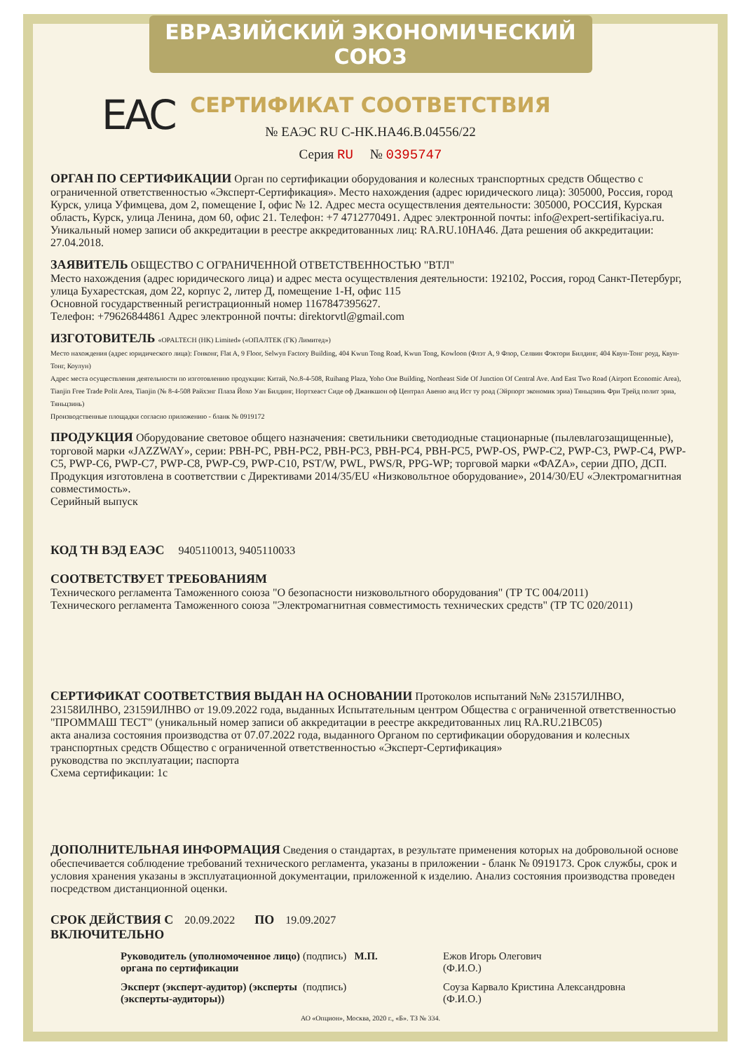ЕВРАЗИЙСКИЙ ЭКОНОМИЧЕСКИЙ СОЮЗ
СЕРТИФИКАТ СООТВЕТСТВИЯ
ЕAC
№ ЕАЭС RU C-HK.HA46.B.04556/22
Серия RU № 0395747
ОРГАН ПО СЕРТИФИКАЦИИ
Орган по сертификации оборудования и колесных транспортных средств Общество с ограниченной ответственностью «Эксперт-Сертификация». Место нахождения (адрес юридического лица): 305000, Россия, город Курск, улица Уфимцева, дом 2, помещение I, офис № 12. Адрес места осуществления деятельности: 305000, РОССИЯ, Курская область, Курск, улица Ленина, дом 60, офис 21. Телефон: +7 4712770491. Адрес электронной почты: info@expert-sertifikaciya.ru. Уникальный номер записи об аккредитации в реестре аккредитованных лиц: RA.RU.10HA46. Дата решения об аккредитации: 27.04.2018.
ЗАЯВИТЕЛЬ
ОБЩЕСТВО С ОГРАНИЧЕННОЙ ОТВЕТСТВЕННОСТЬЮ "ВТЛ"
Место нахождения (адрес юридического лица) и адрес места осуществления деятельности: 192102, Россия, город Санкт-Петербург, улица Бухарестская, дом 22, корпус 2, литер Д, помещение 1-Н, офис 115
Основной государственный регистрационный номер 1167847395627.
Телефон: +79626844861 Адрес электронной почты: direktorvtl@gmail.com
ИЗГОТОВИТЕЛЬ
«OPALTECH (HK) Limited» («ОПАЛТЕК (ГК) Лимитед»)
Место нахождения (адрес юридического лица): Гонконг, Flat A, 9 Floor, Selwyn Factory Building, 404 Kwun Tong Road, Kwun Tong, Kowloon (Флэт А, 9 Флор, Селвин Фэктори Билдинг, 404 Квун-Тонг роуд, Квун-Тонг, Коулун)
Адрес места осуществления деятельности по изготовлению продукции: Китай, No.8-4-508, Ruihang Plaza, Yoho One Building, Northeast Side Of Junction Of Central Ave. And East Two Road (Airport Economic Area), Tianjin Free Trade Polit Area, Tianjin (№ 8-4-508 Райхэнг Плаза Йохо Уан Билдинг, Нортхеаст Сиде оф Джанкшон оф Централ Авеню анд Ист ту роад (Эйрпорт экономик эриа) Тяньцзинь Фри Трейд полит эриа, Тяньцзинь)
Производственные площадки согласно приложению - бланк № 0919172
ПРОДУКЦИЯ
Оборудование световое общего назначения: светильники светодиодные стационарные (пылевлагозащищенные), торговой марки «JAZZWAY», серии: PBH-PC, PBH-PC2, PBH-PC3, PBH-PC4, PBH-PC5, PWP-OS, PWP-C2, PWP-C3, PWP-C4, PWP-C5, PWP-C6, PWP-C7, PWP-C8, PWP-C9, PWP-C10, PST/W, PWL, PWS/R, PPG-WP; торговой марки «ФАZA», серии ДПО, ДСП. Продукция изготовлена в соответствии с Директивами 2014/35/EU «Низковольтное оборудование», 2014/30/EU «Электромагнитная совместимость».
Серийный выпуск
КОД ТН ВЭД ЕАЭС
9405110013, 9405110033
СООТВЕТСТВУЕТ ТРЕБОВАНИЯМ
Технического регламента Таможенного союза "О безопасности низковольтного оборудования" (ТР ТС 004/2011)
Технического регламента Таможенного союза "Электромагнитная совместимость технических средств" (ТР ТС 020/2011)
СЕРТИФИКАТ СООТВЕТСТВИЯ ВЫДАН НА ОСНОВАНИИ
Протоколов испытаний №№ 23157ИЛНВО, 23158ИЛНВО, 23159ИЛНВО от 19.09.2022 года, выданных Испытательным центром Общества с ограниченной ответственностью "ПРОММАШ ТЕСТ" (уникальный номер записи об аккредитации в реестре аккредитованных лиц RA.RU.21ВС05)
акта анализа состояния производства от 07.07.2022 года, выданного Органом по сертификации оборудования и колесных транспортных средств Общество с ограниченной ответственностью «Эксперт-Сертификация»
руководства по эксплуатации; паспорта
Схема сертификации: 1с
ДОПОЛНИТЕЛЬНАЯ ИНФОРМАЦИЯ
Сведения о стандартах, в результате применения которых на добровольной основе обеспечивается соблюдение требований технического регламента, указаны в приложении - бланк № 0919173. Срок службы, срок и условия хранения указаны в эксплуатационной документации, приложенной к изделию. Анализ состояния производства проведен посредством дистанционной оценки.
СРОК ДЕЙСТВИЯ С
20.09.2022
ПО
19.09.2027
ВКЛЮЧИТЕЛЬНО
Руководитель (уполномоченное лицо) органа по сертификации (подпись) М.П. Ежов Игорь Олегович
(Ф.И.О.)
Эксперт (эксперт-аудитор) (эксперты (эксперты-аудиторы)) (подпись) Соуза Карвало Кристина Александровна
(Ф.И.О.)
АО «Опцион», Москва, 2020 г., «Б». ТЗ № 334.